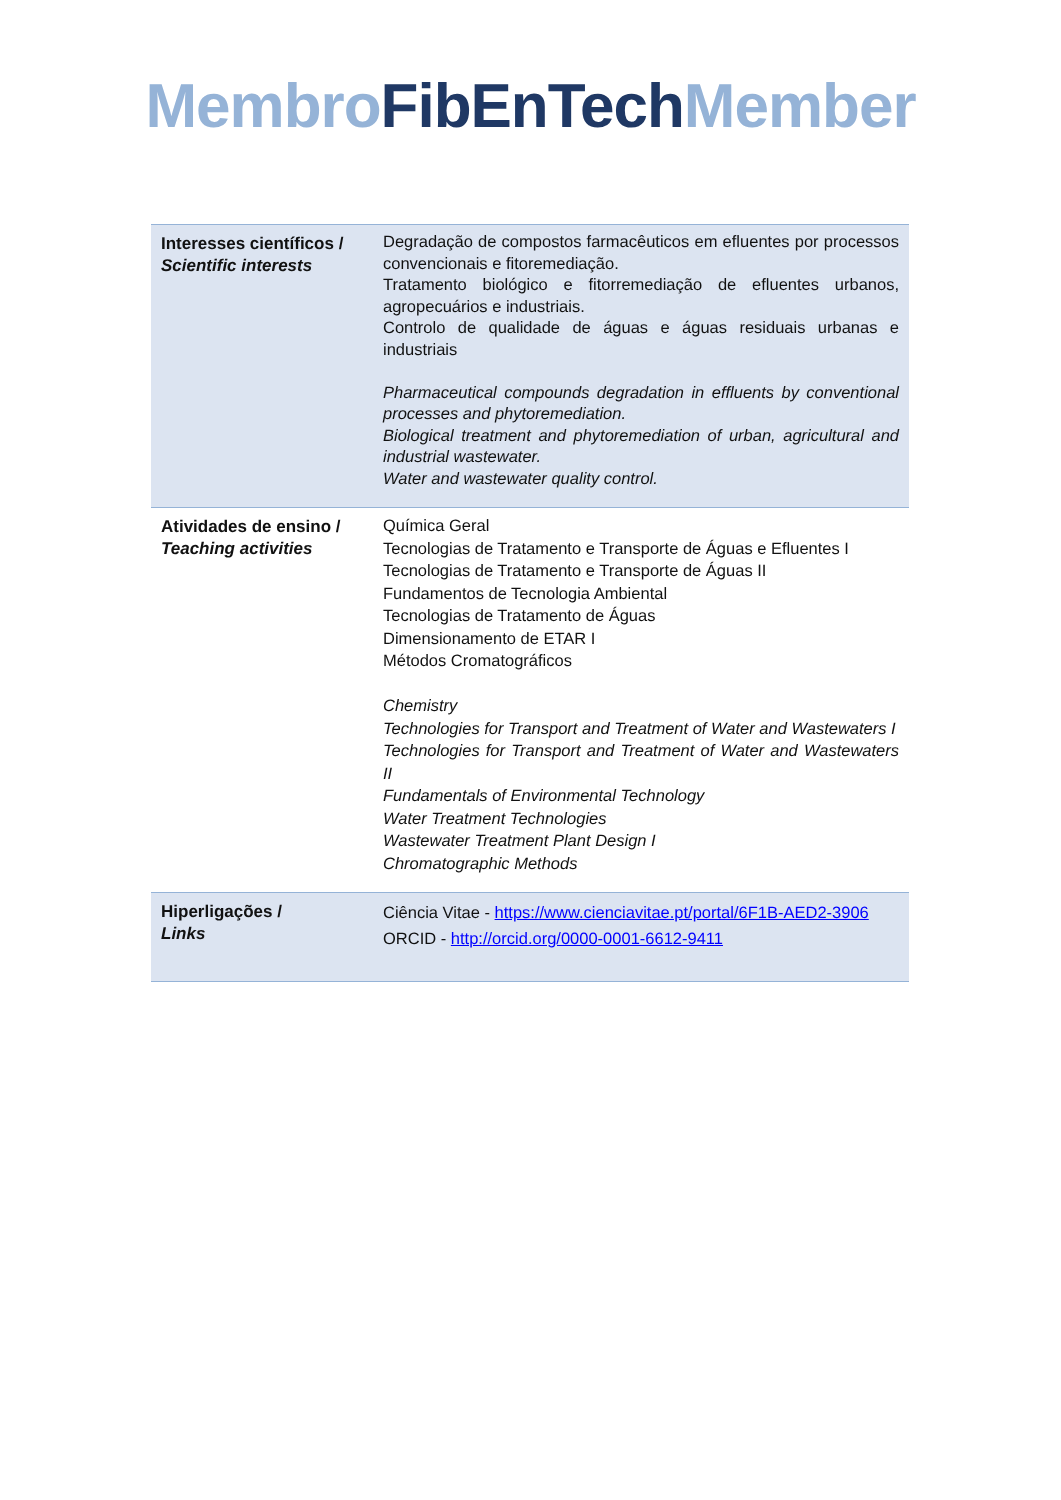Membro FibEnTech Member
| Interesses científicos / Scientific interests | Degradação de compostos farmacêuticos em efluentes por processos convencionais e fitoremediação. Tratamento biológico e fitorremediação de efluentes urbanos, agropecuários e industriais. Controlo de qualidade de águas e águas residuais urbanas e industriais Pharmaceutical compounds degradation in effluents by conventional processes and phytoremediation. Biological treatment and phytoremediation of urban, agricultural and industrial wastewater. Water and wastewater quality control. |
| Atividades de ensino / Teaching activities | Química Geral Tecnologias de Tratamento e Transporte de Águas e Efluentes I Tecnologias de Tratamento e Transporte de Águas II Fundamentos de Tecnologia Ambiental Tecnologias de Tratamento de Águas Dimensionamento de ETAR I Métodos Cromatográficos Chemistry Technologies for Transport and Treatment of Water and Wastewaters I Technologies for Transport and Treatment of Water and Wastewaters II Fundamentals of Environmental Technology Water Treatment Technologies Wastewater Treatment Plant Design I Chromatographic Methods |
| Hiperligações / Links | Ciência Vitae - https://www.cienciavitae.pt/portal/6F1B-AED2-3906 ORCID - http://orcid.org/0000-0001-6612-9411 |